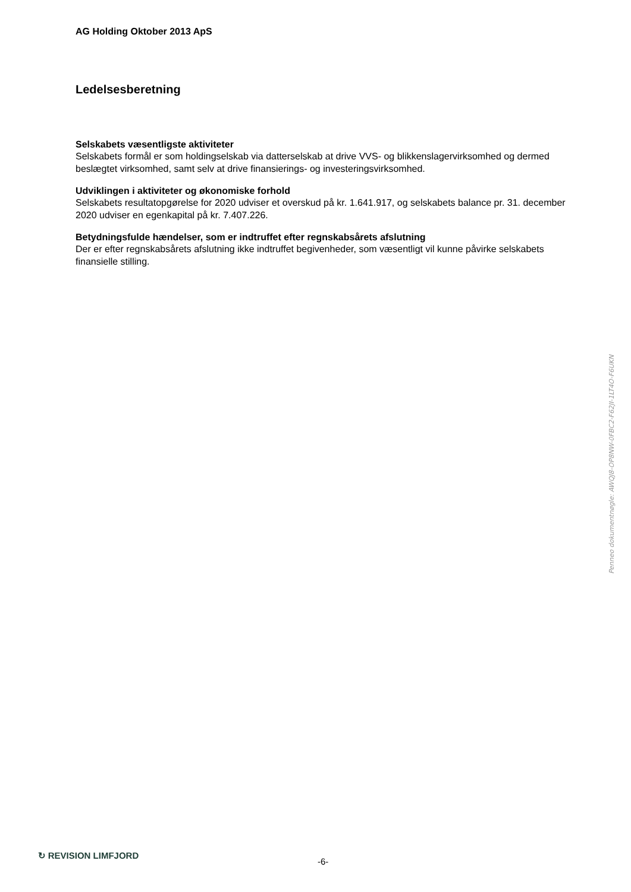AG Holding Oktober 2013 ApS
Ledelsesberetning
Selskabets væsentligste aktiviteter
Selskabets formål er som holdingselskab via datterselskab at drive VVS- og blikkenslagervirksomhed og dermed beslægtet virksomhed, samt selv at drive finansierings- og investeringsvirksomhed.
Udviklingen i aktiviteter og økonomiske forhold
Selskabets resultatopgørelse for 2020 udviser et overskud på kr. 1.641.917, og selskabets balance pr. 31. december 2020 udviser en egenkapital på kr. 7.407.226.
Betydningsfulde hændelser, som er indtruffet efter regnskabsårets afslutning
Der er efter regnskabsårets afslutning ikke indtruffet begivenheder, som væsentligt vil kunne påvirke selskabets finansielle stilling.
Penneo dokumentnøgle: AWQJ8-OP8NW-0FBC2-F62JI-1LT4O-F6UKN
↻ REVISION LIMFJORD
-6-